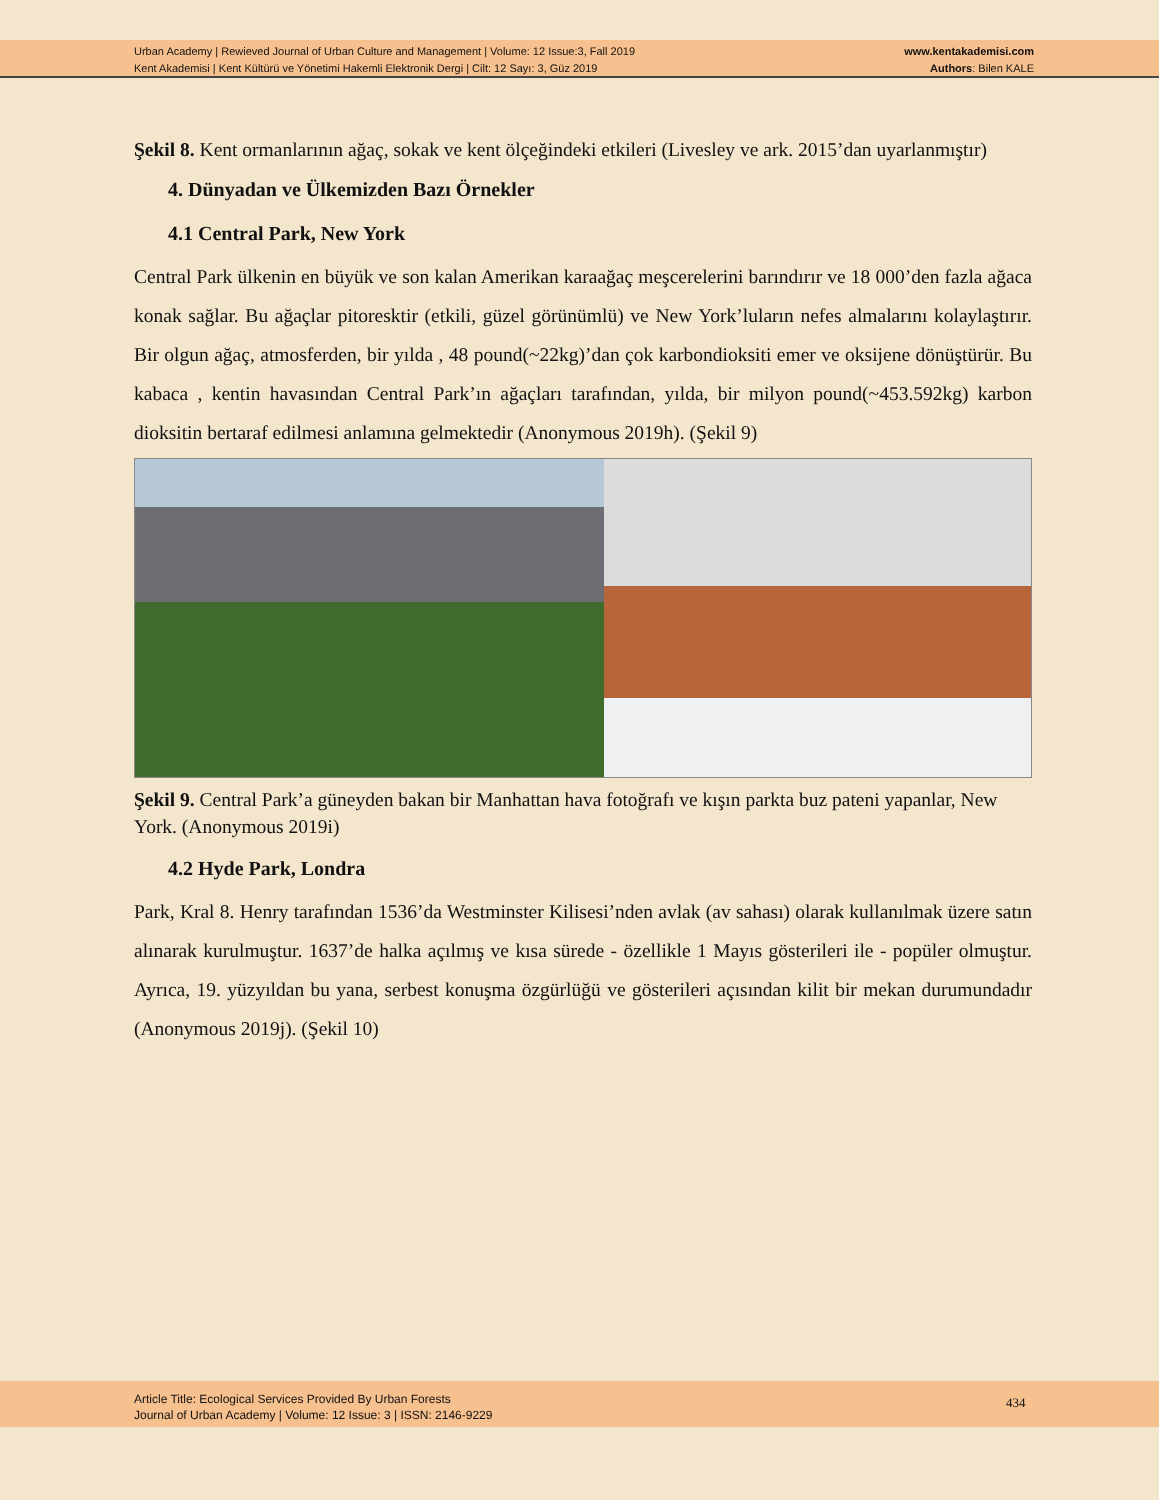Urban Academy | Rewieved Journal of Urban Culture and Management | Volume: 12 Issue:3, Fall 2019
Kent Akademisi | Kent Kültürü ve Yönetimi Hakemli Elektronik Dergi | Cilt: 12 Sayı: 3, Güz 2019
www.kentakademisi.com
Authors: Bilen KALE
Şekil 8. Kent ormanlarının ağaç, sokak ve kent ölçeğindeki etkileri (Livesley ve ark. 2015’dan uyarlanmıştır)
4. Dünyadan ve Ülkemizden Bazı Örnekler
4.1 Central Park, New York
Central Park ülkenin en büyük ve son kalan Amerikan karaağaç meşcerelerini barındırır ve 18 000’den fazla ağaca konak sağlar. Bu ağaçlar pitoresktir (etkili, güzel görünümlü) ve New York’luların nefes almalarını kolaylaştırır. Bir olgun ağaç, atmosferden, bir yılda , 48 pound(~22kg)’dan çok karbondioksiti emer ve oksijene dönüştürür. Bu kabaca , kentin havasından Central Park’ın ağaçları tarafından, yılda, bir milyon pound(~453.592kg) karbon dioksitin bertaraf edilmesi anlamına gelmektedir (Anonymous 2019h). (Şekil 9)
Şekil 9. Central Park’a güneyden bakan bir Manhattan hava fotoğrafı ve kışın parkta buz pateni yapanlar, New York. (Anonymous 2019i)
4.2 Hyde Park, Londra
Park, Kral 8. Henry tarafından 1536’da Westminster Kilisesi’nden avlak (av sahası) olarak kullanılmak üzere satın alınarak kurulmuştur. 1637’de halka açılmış ve kısa sürede - özellikle 1 Mayıs gösterileri ile - popüler olmuştur. Ayrıca, 19. yüzyıldan bu yana, serbest konuşma özgürlüğü ve gösterileri açısından kilit bir mekan durumundadır (Anonymous 2019j). (Şekil 10)
Article Title: Ecological Services Provided By Urban Forests
Journal of Urban Academy | Volume: 12 Issue: 3 | ISSN: 2146-9229
434